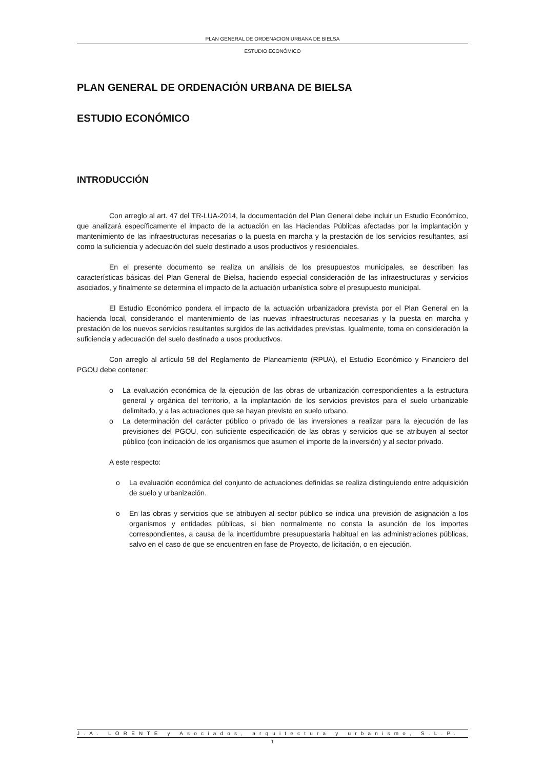PLAN GENERAL DE ORDENACION URBANA DE BIELSA
ESTUDIO ECONÓMICO
PLAN GENERAL DE ORDENACIÓN URBANA DE BIELSA
ESTUDIO ECONÓMICO
INTRODUCCIÓN
Con arreglo al art. 47 del TR-LUA-2014, la documentación del Plan General debe incluir un Estudio Económico, que analizará específicamente el impacto de la actuación en las Haciendas Públicas afectadas por la implantación y mantenimiento de las infraestructuras necesarias o la puesta en marcha y la prestación de los servicios resultantes, así como la suficiencia y adecuación del suelo destinado a usos productivos y residenciales.
En el presente documento se realiza un análisis de los presupuestos municipales, se describen las características básicas del Plan General de Bielsa, haciendo especial consideración de las infraestructuras y servicios asociados, y finalmente se determina el impacto de la actuación urbanística sobre el presupuesto municipal.
El Estudio Económico pondera el impacto de la actuación urbanizadora prevista por el Plan General en la hacienda local, considerando el mantenimiento de las nuevas infraestructuras necesarias y la puesta en marcha y prestación de los nuevos servicios resultantes surgidos de las actividades previstas. Igualmente, toma en consideración la suficiencia y adecuación del suelo destinado a usos productivos.
Con arreglo al artículo 58 del Reglamento de Planeamiento (RPUA), el Estudio Económico y Financiero del PGOU debe contener:
o La evaluación económica de la ejecución de las obras de urbanización correspondientes a la estructura general y orgánica del territorio, a la implantación de los servicios previstos para el suelo urbanizable delimitado, y a las actuaciones que se hayan previsto en suelo urbano.
o La determinación del carácter público o privado de las inversiones a realizar para la ejecución de las previsiones del PGOU, con suficiente especificación de las obras y servicios que se atribuyen al sector público (con indicación de los organismos que asumen el importe de la inversión) y al sector privado.
A este respecto:
o La evaluación económica del conjunto de actuaciones definidas se realiza distinguiendo entre adquisición de suelo y urbanización.
o En las obras y servicios que se atribuyen al sector público se indica una previsión de asignación a los organismos y entidades públicas, si bien normalmente no consta la asunción de los importes correspondientes, a causa de la incertidumbre presupuestaria habitual en las administraciones públicas, salvo en el caso de que se encuentren en fase de Proyecto, de licitación, o en ejecución.
J.A. LORENTE y Asociados, arquitectura y urbanismo, S.L.P.
1